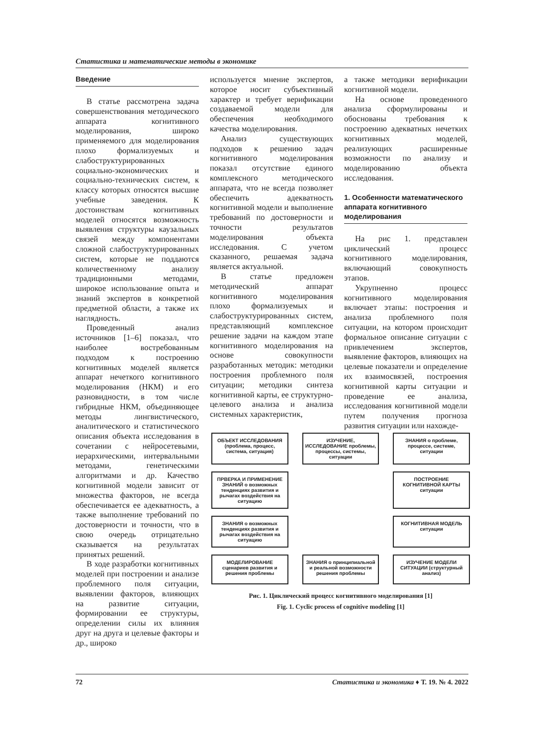Статистика и математические методы в экономике
Введение
В статье рассмотрена задача совершенствования методического аппарата когнитивного моделирования, широко применяемого для моделирования плохо формализуемых и слабоструктурированных социально-экономических и социально-технических систем, к классу которых относятся высшие учебные заведения. К достоинствам когнитивных моделей относятся возможность выявления структуры каузальных связей между компонентами сложной слабоструктурированных систем, которые не поддаются количественному анализу традиционными методами, широкое использование опыта и знаний экспертов в конкретной предметной области, а также их наглядность.
Проведенный анализ источников [1–6] показал, что наиболее востребованным подходом к построению когнитивных моделей является аппарат нечеткого когнитивного моделирования (НКМ) и его разновидности, в том числе гибридные НКМ, объединяющее методы лингвистического, аналитического и статистического описания объекта исследования в сочетании с нейросетевыми, иерархическими, интервальными методами, генетическими алгоритмами и др. Качество когнитивной модели зависит от множества факторов, не всегда обеспечивается ее адекватность, а также выполнение требований по достоверности и точности, что в свою очередь отрицательно сказывается на результатах принятых решений.
В ходе разработки когнитивных моделей при построении и анализе проблемного поля ситуации, выявлении факторов, влияющих на развитие ситуации, формировании ее структуры, определении силы их влияния друг на друга и целевые факторы и др., широко
используется мнение экспертов, которое носит субъективный характер и требует верификации создаваемой модели для обеспечения необходимого качества моделирования.
Анализ существующих подходов к решению задач когнитивного моделирования показал отсутствие единого комплексного методического аппарата, что не всегда позволяет обеспечить адекватность когнитивной модели и выполнение требований по достоверности и точности результатов моделирования объекта исследования. С учетом сказанного, решаемая задача является актуальной.
В статье предложен методический аппарат когнитивного моделирования плохо формализуемых и слабоструктурированных систем, представляющий комплексное решение задачи на каждом этапе когнитивного моделирования на основе совокупности разработанных методик: методики построения проблемного поля ситуации; методики синтеза когнитивной карты, ее структурно-целевого анализа и анализа системных характеристик,
а также методики верификации когнитивной модели.
На основе проведенного анализа сформулированы и обоснованы требования к построению адекватных нечетких когнитивных моделей, реализующих расширенные возможности по анализу и моделированию объекта исследования.
1. Особенности математического аппарата когнитивного моделирования
На рис 1. представлен циклический процесс когнитивного моделирования, включающий совокупность этапов.
Укрупненно процесс когнитивного моделирования включает этапы: построения и анализа проблемного поля ситуации, на котором происходит формальное описание ситуации с привлечением экспертов, выявление факторов, влияющих на целевые показатели и определение их взаимосвязей, построения когнитивной карты ситуации и проведение ее анализа, исследования когнитивной модели путем получения прогноза развития ситуации или нахожде-
ОБЪЕКТ ИССЛЕДОВАНИЯ (проблема, процесс, система, ситуация)
ИЗУЧЕНИЕ, ИССЛЕДОВАНИЕ проблемы, процессы, системы, ситуации
ЗНАНИЯ о проблеме, процессе, системе, ситуации
ПРВЕРКА И ПРИМЕНЕНИЕ ЗНАНИЙ о возможных тенденциях развития и рычагах воздействия на ситуацию
ПОСТРОЕНИЕ КОГНИТИВНОЙ КАРТЫ ситуации
ЗНАНИЯ о возможных тенденциях развития и рычагах воздействия на ситуацию
КОГНИТИВНАЯ МОДЕЛЬ ситуации
МОДЕЛИРОВАНИЕ сценариев развития и решения проблемы
ЗНАНИЯ о принципиальной и реальной возможности решения проблемы
ИЗУЧЕНИЕ МОДЕЛИ СИТУАЦИИ (структурный анализ)
Рис. 1. Циклический процесс когнитивного моделирования [1]
Fig. 1. Cyclic process of cognitive modeling [1]
72 Статистика и экономика ♦ Т. 19. № 4. 2022